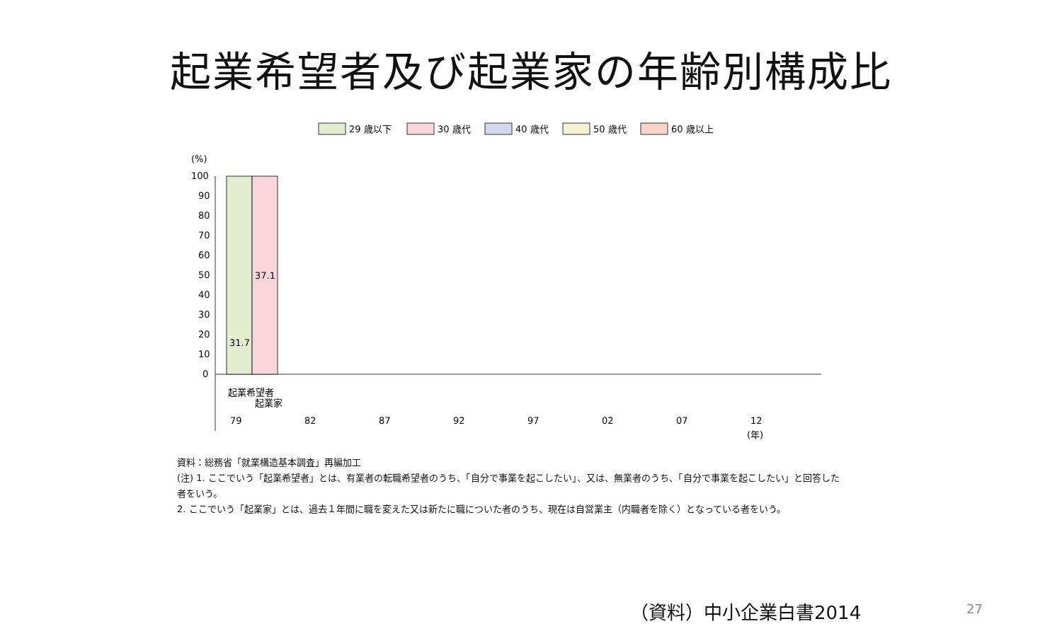起業希望者及び起業家の年齢別構成比
29 歳以下
30 歳代
40 歳代
50 歳代
60 歳以上
(%)
100
90
80
70
60
50
40
30
20
10
0
31.7
37.1
79
82
87
92
97
02
07
12
(年)
起業希望者
起業家
資料：総務省「就業構造基本調査」再編加工
(注) 1. ここでいう「起業希望者」とは、有業者の転職希望者のうち、「自分で事業を起こしたい」、又は、無業者のうち、「自分で事業を起こしたい」と回答した者をいう。
2. ここでいう「起業家」とは、過去１年間に職を変えた又は新たに職についた者のうち、現在は自営業主（内職者を除く）となっている者をいう。
（資料）中小企業白書2014 27